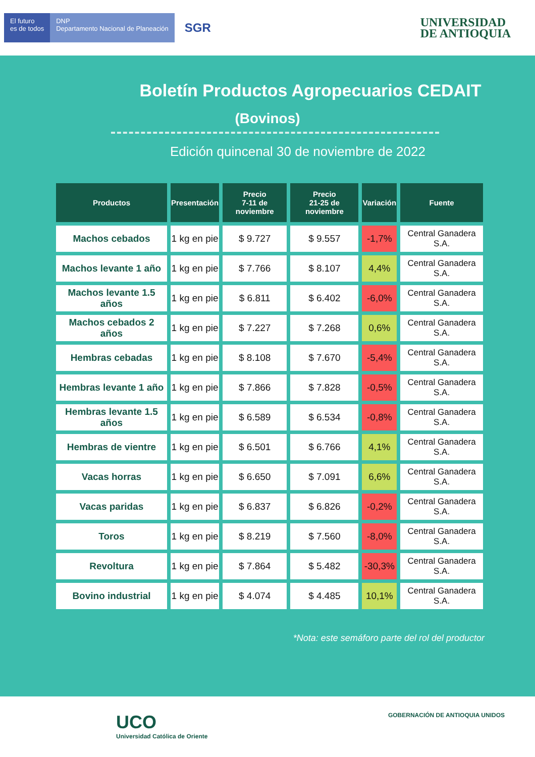El futuro
es de todos
DNP
Departamento Nacional de Planeación
SGR
UNIVERSIDAD
DE ANTIOQUIA
Boletín Productos Agropecuarios CEDAIT
(Bovinos)
Edición quincenal 30 de noviembre de 2022
| Productos | Presentación | Precio 7-11 de noviembre | Precio 21-25 de noviembre | Variación | Fuente |
| --- | --- | --- | --- | --- | --- |
| Machos cebados | 1 kg en pie | $ 9.727 | $ 9.557 | -1,7% | Central Ganadera S.A. |
| Machos levante 1 año | 1 kg en pie | $ 7.766 | $ 8.107 | 4,4% | Central Ganadera S.A. |
| Machos levante 1.5 años | 1 kg en pie | $ 6.811 | $ 6.402 | -6,0% | Central Ganadera S.A. |
| Machos cebados 2 años | 1 kg en pie | $ 7.227 | $ 7.268 | 0,6% | Central Ganadera S.A. |
| Hembras cebadas | 1 kg en pie | $ 8.108 | $ 7.670 | -5,4% | Central Ganadera S.A. |
| Hembras levante 1 año | 1 kg en pie | $ 7.866 | $ 7.828 | -0,5% | Central Ganadera S.A. |
| Hembras levante 1.5 años | 1 kg en pie | $ 6.589 | $ 6.534 | -0,8% | Central Ganadera S.A. |
| Hembras de vientre | 1 kg en pie | $ 6.501 | $ 6.766 | 4,1% | Central Ganadera S.A. |
| Vacas horras | 1 kg en pie | $ 6.650 | $ 7.091 | 6,6% | Central Ganadera S.A. |
| Vacas paridas | 1 kg en pie | $ 6.837 | $ 6.826 | -0,2% | Central Ganadera S.A. |
| Toros | 1 kg en pie | $ 8.219 | $ 7.560 | -8,0% | Central Ganadera S.A. |
| Revoltura | 1 kg en pie | $ 7.864 | $ 5.482 | -30,3% | Central Ganadera S.A. |
| Bovino industrial | 1 kg en pie | $ 4.074 | $ 4.485 | 10,1% | Central Ganadera S.A. |
*Nota: este semáforo parte del rol del productor
UCO
Universidad Católica de Oriente
GOBERNACIÓN DE ANTIOQUIA UNIDOS